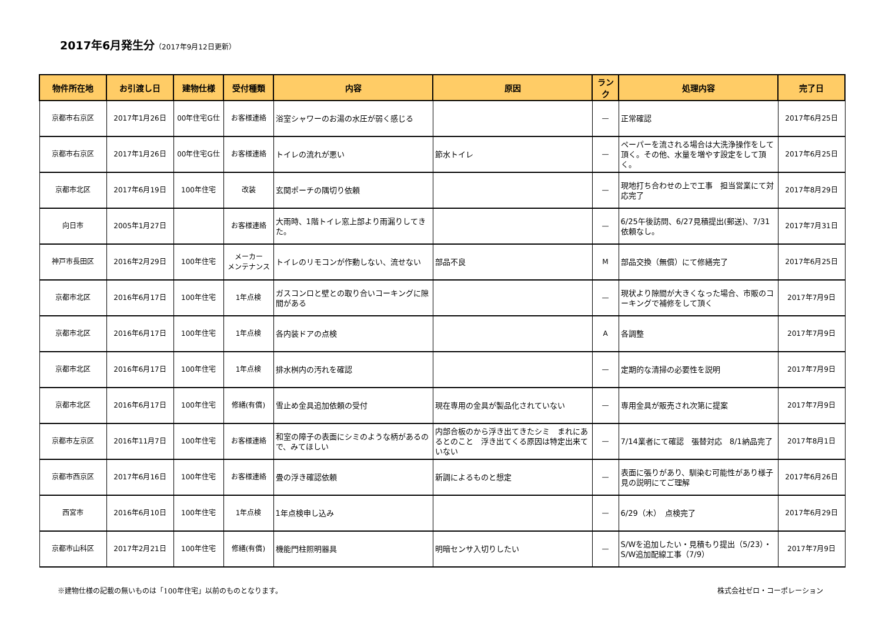2017年6月発生分（2017年9月12日更新）
| 物件所在地 | お引渡し日 | 建物仕様 | 受付種類 | 内容 | 原因 | ランク | 処理内容 | 完了日 |
| --- | --- | --- | --- | --- | --- | --- | --- | --- |
| 京都市右京区 | 2017年1月26日 | 00年住宅G仕 | お客様連絡 | 浴室シャワーのお湯の水圧が弱く感じる | | — | 正常確認 | 2017年6月25日 |
| 京都市右京区 | 2017年1月26日 | 00年住宅G仕 | お客様連絡 | トイレの流れが悪い | 節水トイレ | — | ペーパーを流される場合は大洗浄操作をして頂く。その他、水量を増やす設定をして頂く。 | 2017年6月25日 |
| 京都市北区 | 2017年6月19日 | 100年住宅 | 改装 | 玄関ポーチの隅切り依頼 | | — | 現地打ち合わせの上で工事 担当営業にて対応完了 | 2017年8月29日 |
| 向日市 | 2005年1月27日 | | お客様連絡 | 大雨時、1階トイレ窓上部より雨漏りしてきた。 | | — | 6/25午後訪問、6/27見積提出(郵送)、7/31依頼なし。 | 2017年7月31日 |
| 神戸市長田区 | 2016年2月29日 | 100年住宅 | メーカー メンテナンス | トイレのリモコンが作動しない、流せない | 部品不良 | M | 部品交換（無償）にて修繕完了 | 2017年6月25日 |
| 京都市北区 | 2016年6月17日 | 100年住宅 | 1年点検 | ガスコンロと壁との取り合いコーキングに隙間がある | | — | 現状より隙間が大きくなった場合、市販のコーキングで補修をして頂く | 2017年7月9日 |
| 京都市北区 | 2016年6月17日 | 100年住宅 | 1年点検 | 各内装ドアの点検 | | A | 各調整 | 2017年7月9日 |
| 京都市北区 | 2016年6月17日 | 100年住宅 | 1年点検 | 排水桝内の汚れを確認 | | — | 定期的な清掃の必要性を説明 | 2017年7月9日 |
| 京都市北区 | 2016年6月17日 | 100年住宅 | 修繕(有償) | 雪止め金具追加依頼の受付 | 現在専用の金具が製品化されていない | — | 専用金具が販売され次第に提案 | 2017年7月9日 |
| 京都市左京区 | 2016年11月7日 | 100年住宅 | お客様連絡 | 和室の障子の表面にシミのような柄があるので、みてほしい | 内部合板のから浮き出てきたシミ まれにあるとのこと 浮き出てくる原因は特定出来ていない | — | 7/14業者にて確認 張替対応 8/1納品完了 | 2017年8月1日 |
| 京都市西京区 | 2017年6月16日 | 100年住宅 | お客様連絡 | 畳の浮き確認依頼 | 新調によるものと想定 | — | 表面に張りがあり、馴染む可能性があり様子見の説明にてご理解 | 2017年6月26日 |
| 西宮市 | 2016年6月10日 | 100年住宅 | 1年点検 | 1年点検申し込み | | — | 6/29（木） 点検完了 | 2017年6月29日 |
| 京都市山科区 | 2017年2月21日 | 100年住宅 | 修繕(有償) | 機能門柱照明器具 | 明暗センサ入切りしたい | — | S/Wを追加したい・見積もり提出（5/23）・S/W追加配線工事（7/9） | 2017年7月9日 |
※建物仕様の記載の無いものは「100年住宅」以前のものとなります。 株式会社ゼロ・コーポレーション